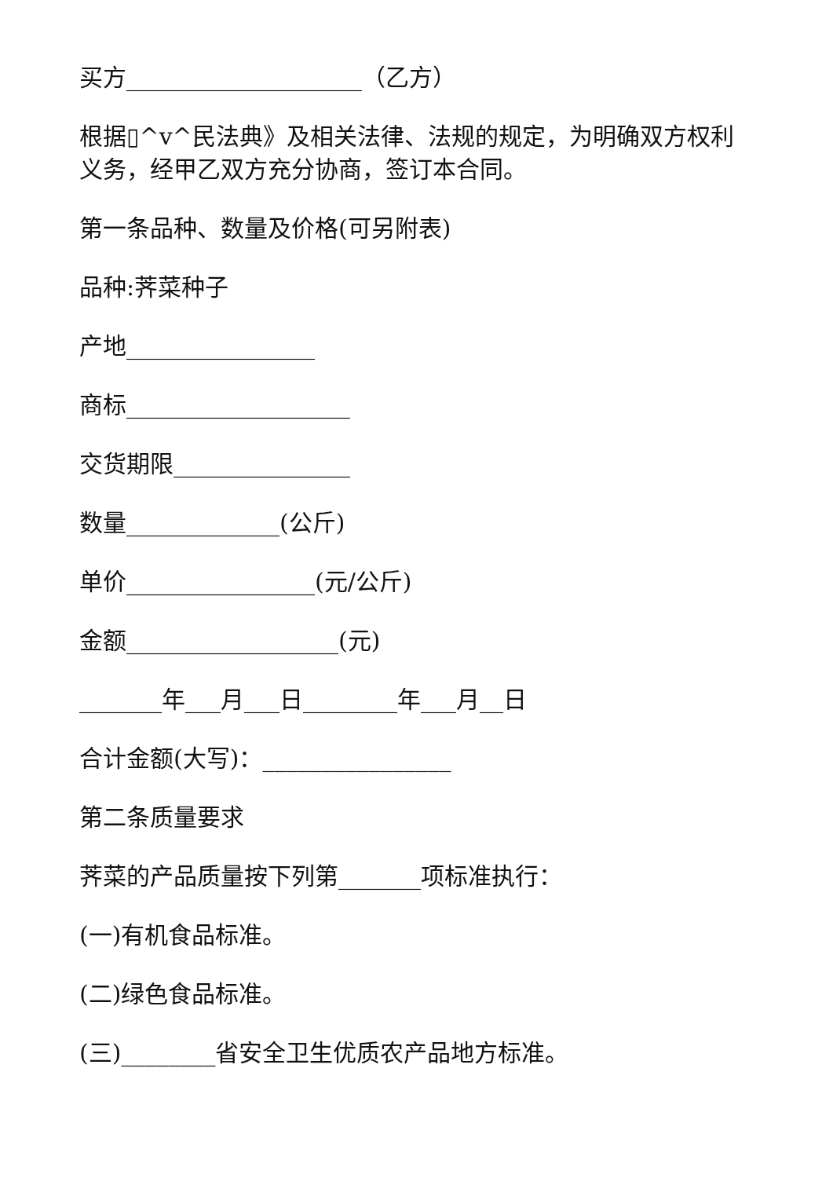买方____________________（乙方）
根据▯^v^民法典》及相关法律、法规的规定，为明确双方权利义务，经甲乙双方充分协商，签订本合同。
第一条品种、数量及价格(可另附表)
品种:荠菜种子
产地________________
商标___________________
交货期限_______________
数量_____________(公斤)
单价________________(元/公斤)
金额__________________(元)
_______年___月___日________年___月__日
合计金额(大写)：________________
第二条质量要求
荠菜的产品质量按下列第_______项标准执行：
(一)有机食品标准。
(二)绿色食品标准。
(三)________省安全卫生优质农产品地方标准。